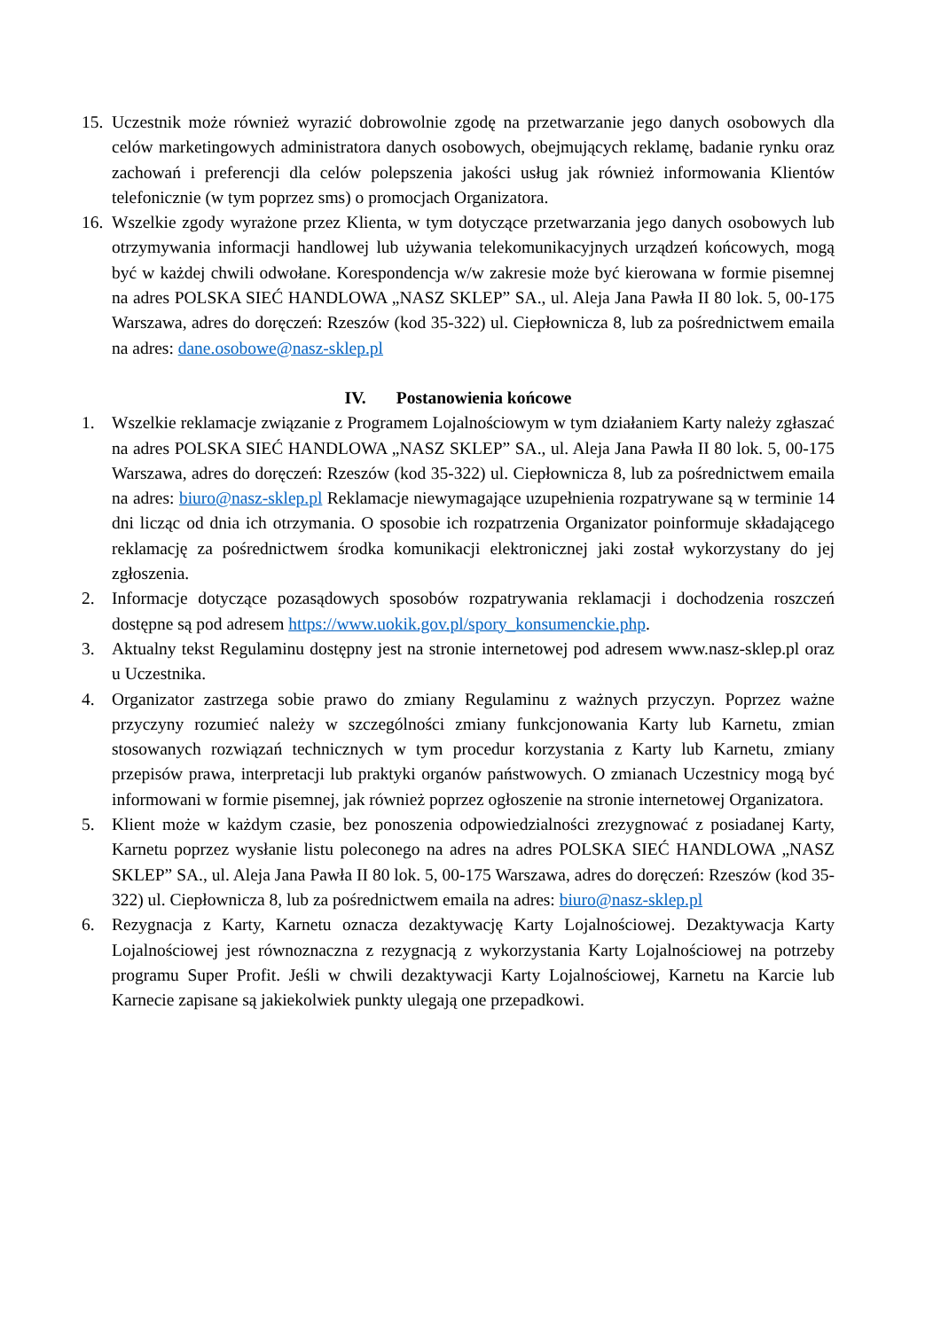15.
Uczestnik może również wyrazić dobrowolnie zgodę na przetwarzanie jego danych osobowych dla celów marketingowych administratora danych osobowych, obejmujących reklamę, badanie rynku oraz zachowań i preferencji dla celów polepszenia jakości usług jak również informowania Klientów telefonicznie (w tym poprzez sms) o promocjach Organizatora.
16.
Wszelkie zgody wyrażone przez Klienta, w tym dotyczące przetwarzania jego danych osobowych lub otrzymywania informacji handlowej lub używania telekomunikacyjnych urządzeń końcowych, mogą być w każdej chwili odwołane. Korespondencja w/w zakresie może być kierowana w formie pisemnej na adres POLSKA SIEĆ HANDLOWA „NASZ SKLEP” SA., ul. Aleja Jana Pawła II 80 lok. 5, 00-175 Warszawa, adres do doręczeń: Rzeszów (kod 35-322) ul. Ciepłownicza 8, lub za pośrednictwem emaila na adres: dane.osobowe@nasz-sklep.pl
IV. Postanowienia końcowe
1. Wszelkie reklamacje związanie z Programem Lojalnościowym w tym działaniem Karty należy zgłaszać na adres POLSKA SIEĆ HANDLOWA „NASZ SKLEP” SA., ul. Aleja Jana Pawła II 80 lok. 5, 00-175 Warszawa, adres do doręczeń: Rzeszów (kod 35-322) ul. Ciepłownicza 8, lub za pośrednictwem emaila na adres: biuro@nasz-sklep.pl Reklamacje niewymagające uzupełnienia rozpatrywane są w terminie 14 dni licząc od dnia ich otrzymania. O sposobie ich rozpatrzenia Organizator poinformuje składającego reklamację za pośrednictwem środka komunikacji elektronicznej jaki został wykorzystany do jej zgłoszenia.
2. Informacje dotyczące pozasądowych sposobów rozpatrywania reklamacji i dochodzenia roszczeń dostępne są pod adresem https://www.uokik.gov.pl/spory_konsumenckie.php.
3. Aktualny tekst Regulaminu dostępny jest na stronie internetowej pod adresem www.nasz-sklep.pl oraz u Uczestnika.
4. Organizator zastrzega sobie prawo do zmiany Regulaminu z ważnych przyczyn. Poprzez ważne przyczyny rozumieć należy w szczególności zmiany funkcjonowania Karty lub Karnetu, zmian stosowanych rozwiązań technicznych w tym procedur korzystania z Karty lub Karnetu, zmiany przepisów prawa, interpretacji lub praktyki organów państwowych. O zmianach Uczestnicy mogą być informowani w formie pisemnej, jak również poprzez ogłoszenie na stronie internetowej Organizatora.
5. Klient może w każdym czasie, bez ponoszenia odpowiedzialności zrezygnować z posiadanej Karty, Karnetu poprzez wysłanie listu poleconego na adres na adres POLSKA SIEĆ HANDLOWA „NASZ SKLEP” SA., ul. Aleja Jana Pawła II 80 lok. 5, 00-175 Warszawa, adres do doręczeń: Rzeszów (kod 35-322) ul. Ciepłownicza 8, lub za pośrednictwem emaila na adres: biuro@nasz-sklep.pl
6. Rezygnacja z Karty, Karnetu oznacza dezaktywację Karty Lojalnościowej. Dezaktywacja Karty Lojalnościowej jest równoznaczna z rezygnacją z wykorzystania Karty Lojalnościowej na potrzeby programu Super Profit. Jeśli w chwili dezaktywacji Karty Lojalnościowej, Karnetu na Karcie lub Karnecie zapisane są jakiekolwiek punkty ulegają one przepadkowi.